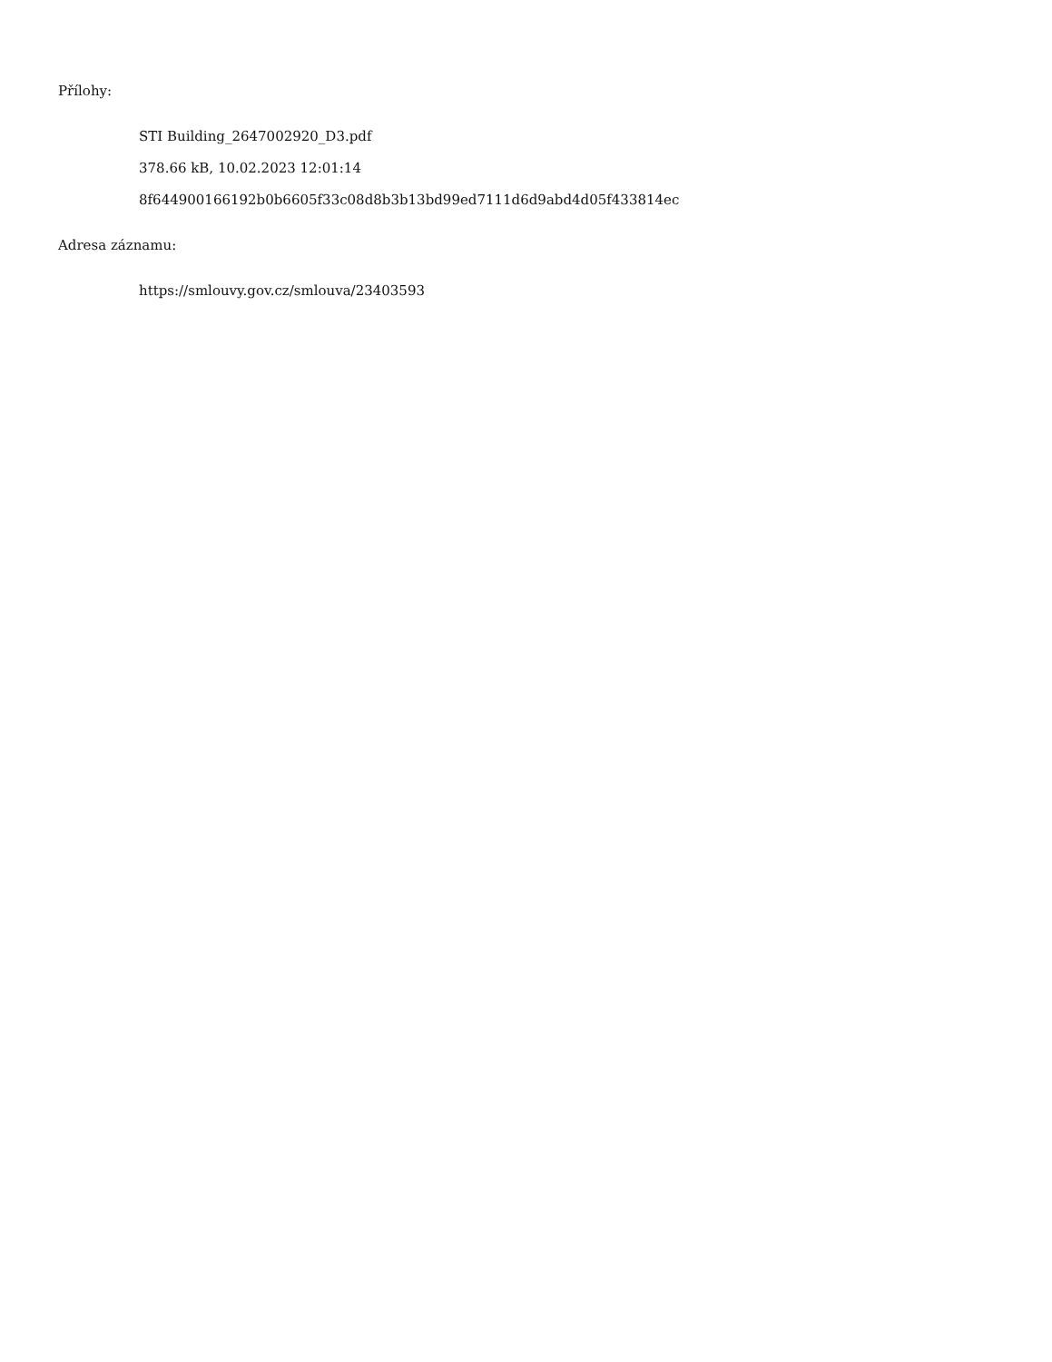Přílohy:
STI Building_2647002920_D3.pdf
378.66 kB, 10.02.2023 12:01:14
8f644900166192b0b6605f33c08d8b3b13bd99ed7111d6d9abd4d05f433814ec
Adresa záznamu:
https://smlouvy.gov.cz/smlouva/23403593